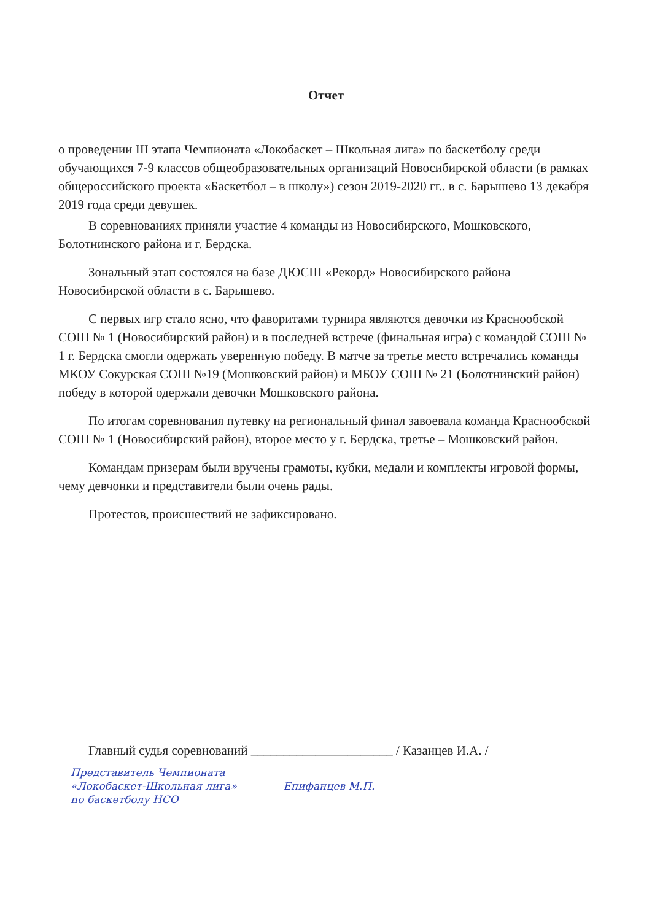Отчет
о проведении III этапа Чемпионата «Локобаскет – Школьная лига» по баскетболу среди обучающихся 7-9 классов общеобразовательных организаций Новосибирской области (в рамках общероссийского проекта «Баскетбол – в школу») сезон 2019-2020 гг.. в с. Барышево 13 декабря 2019 года среди девушек.
В соревнованиях приняли участие 4 команды из Новосибирского, Мошковского, Болотнинского района и г. Бердска.
Зональный этап состоялся на базе ДЮСШ «Рекорд» Новосибирского района Новосибирской области в с. Барышево.
С первых игр стало ясно, что фаворитами турнира являются девочки из Краснообской СОШ № 1 (Новосибирский район) и в последней встрече (финальная игра) с командой СОШ № 1 г. Бердска смогли одержать уверенную победу. В матче за третье место встречались команды МКОУ Сокурская СОШ №19 (Мошковский район) и МБОУ СОШ № 21 (Болотнинский район) победу в которой одержали девочки Мошковского района.
По итогам соревнования путевку на региональный финал завоевала команда Краснообской СОШ № 1 (Новосибирский район), второе место у г. Бердска, третье – Мошковский район.
Командам призерам были вручены грамоты, кубки, медали и комплекты игровой формы, чему девчонки и представители были очень рады.
Протестов, происшествий не зафиксировано.
Главный судья соревнований ______________________ / Казанцев И.А. /
Представитель Чемпионата
«Локобаскет-Школьная лига» Епифанцев М.П.
по баскетболу НСО